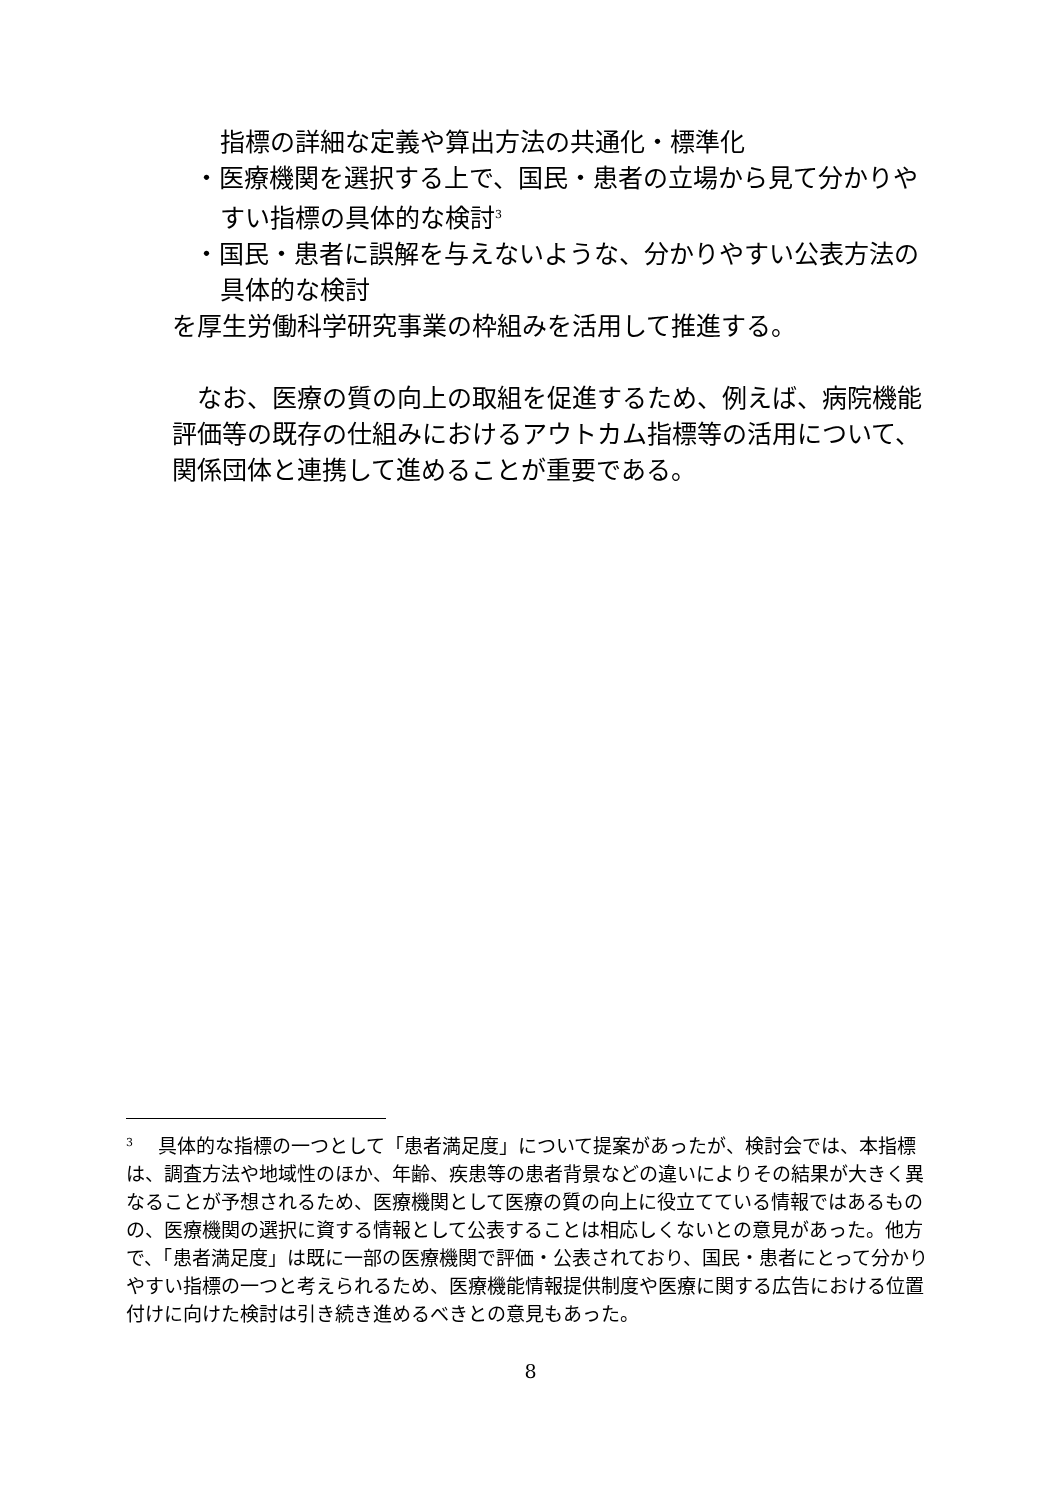指標の詳細な定義や算出方法の共通化・標準化
・医療機関を選択する上で、国民・患者の立場から見て分かりやすい指標の具体的な検討<sup>3</sup>
・国民・患者に誤解を与えないような、分かりやすい公表方法の具体的な検討
を厚生労働科学研究事業の枠組みを活用して推進する。
　なお、医療の質の向上の取組を促進するため、例えば、病院機能評価等の既存の仕組みにおけるアウトカム指標等の活用について、関係団体と連携して進めることが重要である。
<sup>3</sup> 　具体的な指標の一つとして「患者満足度」について提案があったが、検討会では、本指標は、調査方法や地域性のほか、年齢、疾患等の患者背景などの違いによりその結果が大きく異なることが予想されるため、医療機関として医療の質の向上に役立てている情報ではあるものの、医療機関の選択に資する情報として公表することは相応しくないとの意見があった。他方で、「患者満足度」は既に一部の医療機関で評価・公表されており、国民・患者にとって分かりやすい指標の一つと考えられるため、医療機能情報提供制度や医療に関する広告における位置付けに向けた検討は引き続き進めるべきとの意見もあった。
8